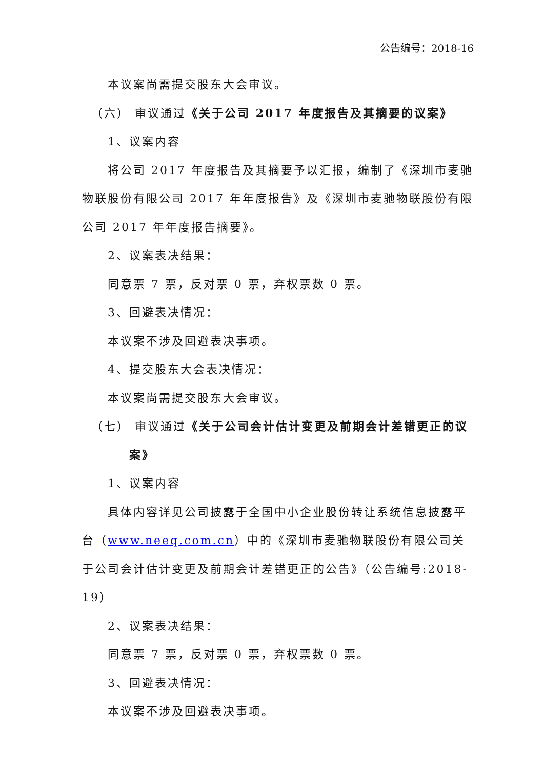公告编号：2018-16
本议案尚需提交股东大会审议。
（六） 审议通过《关于公司 2017 年度报告及其摘要的议案》
1、议案内容
将公司 2017 年度报告及其摘要予以汇报，编制了《深圳市麦驰物联股份有限公司 2017 年年度报告》及《深圳市麦驰物联股份有限公司 2017 年年度报告摘要》。
2、议案表决结果：
同意票 7 票，反对票 0 票，弃权票数 0 票。
3、回避表决情况：
本议案不涉及回避表决事项。
4、提交股东大会表决情况：
本议案尚需提交股东大会审议。
（七） 审议通过《关于公司会计估计变更及前期会计差错更正的议
案》
1、议案内容
具体内容详见公司披露于全国中小企业股份转让系统信息披露平台（www.neeq.com.cn）中的《深圳市麦驰物联股份有限公司关于公司会计估计变更及前期会计差错更正的公告》（公告编号:2018-19）
2、议案表决结果：
同意票 7 票，反对票 0 票，弃权票数 0 票。
3、回避表决情况：
本议案不涉及回避表决事项。